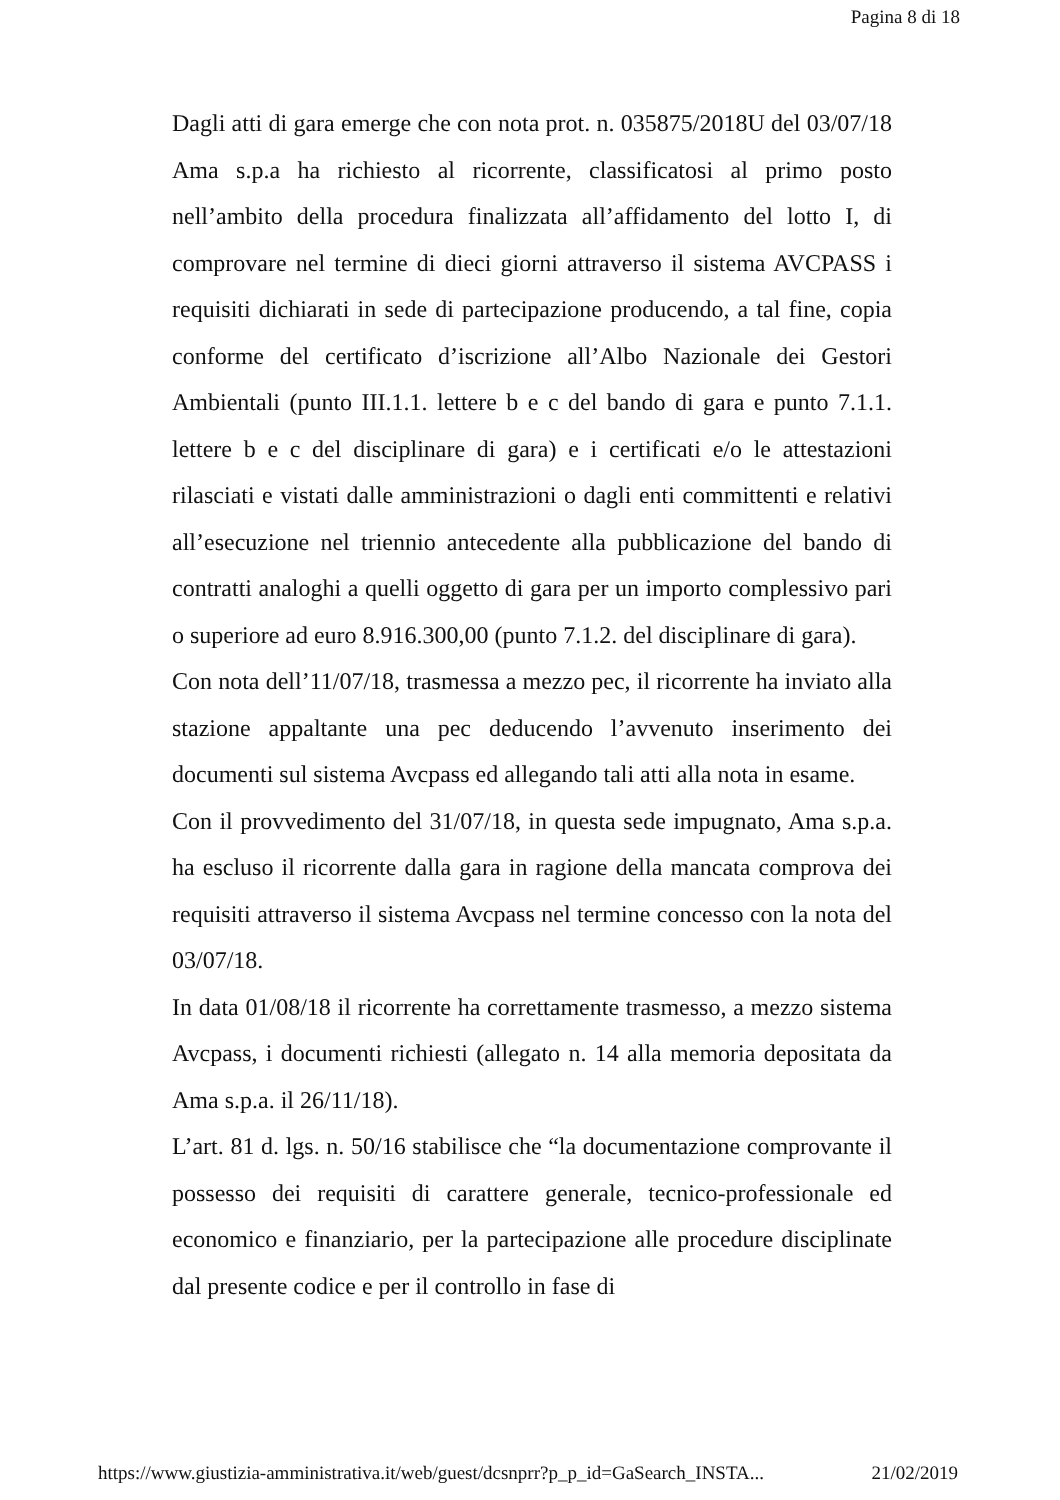Pagina 8 di 18
Dagli atti di gara emerge che con nota prot. n. 035875/2018U del 03/07/18 Ama s.p.a ha richiesto al ricorrente, classificatosi al primo posto nell’ambito della procedura finalizzata all’affidamento del lotto I, di comprovare nel termine di dieci giorni attraverso il sistema AVCPASS i requisiti dichiarati in sede di partecipazione producendo, a tal fine, copia conforme del certificato d’iscrizione all’Albo Nazionale dei Gestori Ambientali (punto III.1.1. lettere b e c del bando di gara e punto 7.1.1. lettere b e c del disciplinare di gara) e i certificati e/o le attestazioni rilasciati e vistati dalle amministrazioni o dagli enti committenti e relativi all’esecuzione nel triennio antecedente alla pubblicazione del bando di contratti analoghi a quelli oggetto di gara per un importo complessivo pari o superiore ad euro 8.916.300,00 (punto 7.1.2. del disciplinare di gara).
Con nota dell’11/07/18, trasmessa a mezzo pec, il ricorrente ha inviato alla stazione appaltante una pec deducendo l’avvenuto inserimento dei documenti sul sistema Avcpass ed allegando tali atti alla nota in esame.
Con il provvedimento del 31/07/18, in questa sede impugnato, Ama s.p.a. ha escluso il ricorrente dalla gara in ragione della mancata comprova dei requisiti attraverso il sistema Avcpass nel termine concesso con la nota del 03/07/18.
In data 01/08/18 il ricorrente ha correttamente trasmesso, a mezzo sistema Avcpass, i documenti richiesti (allegato n. 14 alla memoria depositata da Ama s.p.a. il 26/11/18).
L’art. 81 d. lgs. n. 50/16 stabilisce che “la documentazione comprovante il possesso dei requisiti di carattere generale, tecnico-professionale ed economico e finanziario, per la partecipazione alle procedure disciplinate dal presente codice e per il controllo in fase di
https://www.giustizia-amministrativa.it/web/guest/dcsnprr?p_p_id=GaSearch_INSTA... 21/02/2019